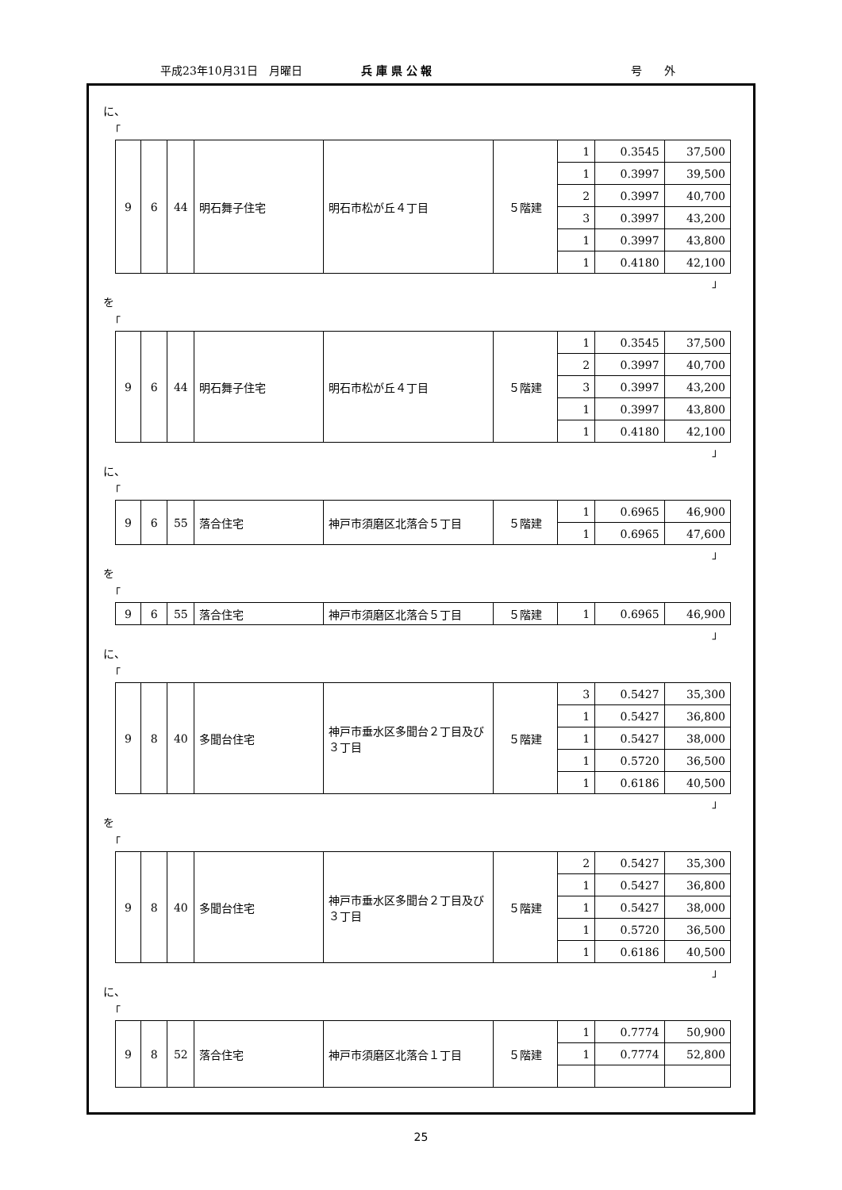平成23年10月31日　月曜日 兵 庫 県 公 報 号　　外
に、
「
| 9 | 6 | 44 | 明石舞子住宅 | 明石市松が丘４丁目 | ５階建 | 1 | 0.3545 | 37,500 |
| | | | | | | 1 | 0.3997 | 39,500 |
| | | | | | | 2 | 0.3997 | 40,700 |
| | | | | | | 3 | 0.3997 | 43,200 |
| | | | | | | 1 | 0.3997 | 43,800 |
| | | | | | | 1 | 0.4180 | 42,100 |
」
を
「
| 9 | 6 | 44 | 明石舞子住宅 | 明石市松が丘４丁目 | ５階建 | 1 | 0.3545 | 37,500 |
| | | | | | | 2 | 0.3997 | 40,700 |
| | | | | | | 3 | 0.3997 | 43,200 |
| | | | | | | 1 | 0.3997 | 43,800 |
| | | | | | | 1 | 0.4180 | 42,100 |
」
に、
「
| 9 | 6 | 55 | 落合住宅 | 神戸市須磨区北落合５丁目 | ５階建 | 1 | 0.6965 | 46,900 |
| | | | | | | 1 | 0.6965 | 47,600 |
」
を
「
| 9 | 6 | 55 | 落合住宅 | 神戸市須磨区北落合５丁目 | ５階建 | 1 | 0.6965 | 46,900 |
」
に、
「
| 9 | 8 | 40 | 多聞台住宅 | 神戸市垂水区多聞台２丁目及び３丁目 | ５階建 | 3 | 0.5427 | 35,300 |
| | | | | | | 1 | 0.5427 | 36,800 |
| | | | | | | 1 | 0.5427 | 38,000 |
| | | | | | | 1 | 0.5720 | 36,500 |
| | | | | | | 1 | 0.6186 | 40,500 |
」
を
「
| 9 | 8 | 40 | 多聞台住宅 | 神戸市垂水区多聞台２丁目及び３丁目 | ５階建 | 2 | 0.5427 | 35,300 |
| | | | | | | 1 | 0.5427 | 36,800 |
| | | | | | | 1 | 0.5427 | 38,000 |
| | | | | | | 1 | 0.5720 | 36,500 |
| | | | | | | 1 | 0.6186 | 40,500 |
」
に、
「
| 9 | 8 | 52 | 落合住宅 | 神戸市須磨区北落合１丁目 | ５階建 | 1 | 0.7774 | 50,900 |
| | | | | | | 1 | 0.7774 | 52,800 |
25